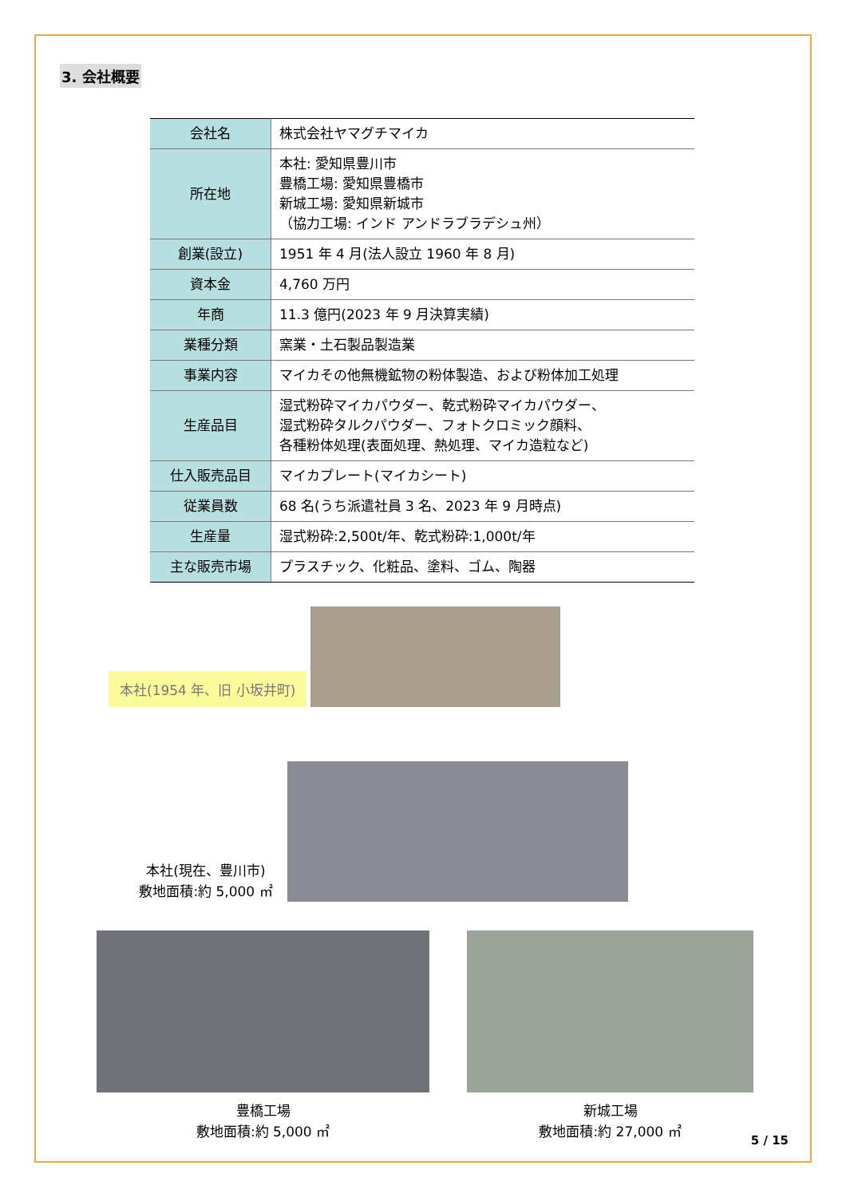3. 会社概要
| 会社名 | 株式会社ヤマグチマイカ |
| 所在地 | 本社: 愛知県豊川市 豊橋工場: 愛知県豊橋市 新城工場: 愛知県新城市 （協力工場: インド アンドラブラデシュ州） |
| 創業(設立) | 1951 年 4 月(法人設立 1960 年 8 月) |
| 資本金 | 4,760 万円 |
| 年商 | 11.3 億円(2023 年 9 月決算実績) |
| 業種分類 | 窯業・土石製品製造業 |
| 事業内容 | マイカその他無機鉱物の粉体製造、および粉体加工処理 |
| 生産品目 | 湿式粉砕マイカパウダー、乾式粉砕マイカパウダー、 湿式粉砕タルクパウダー、フォトクロミック顔料、 各種粉体処理(表面処理、熱処理、マイカ造粒など) |
| 仕入販売品目 | マイカプレート(マイカシート) |
| 従業員数 | 68 名(うち派遣社員 3 名、2023 年 9 月時点) |
| 生産量 | 湿式粉砕:2,500t/年、乾式粉砕:1,000t/年 |
| 主な販売市場 | プラスチック、化粧品、塗料、ゴム、陶器 |
本社(1954 年、旧 小坂井町)
本社(現在、豊川市)
敷地面積:約 5,000 ㎡
豊橋工場
敷地面積:約 5,000 ㎡
新城工場
敷地面積:約 27,000 ㎡
5 / 15